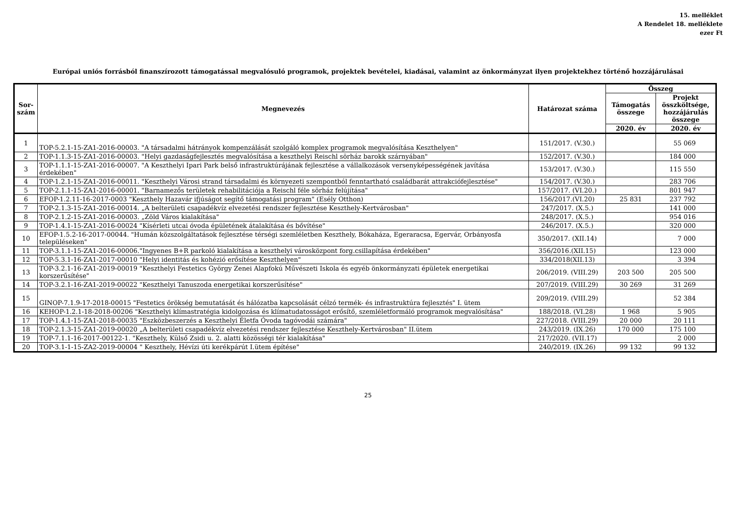15. melléklet
A Rendelet 18. melléklete
ezer Ft
Európai uniós forrásból finanszírozott támogatással megvalósuló programok, projektek bevételei, kiadásai, valamint az önkormányzat ilyen projektekhez történő hozzájárulásai
| Sor-szám | Megnevezés | Határozat száma | Összeg | |
| --- | --- | --- | --- | --- |
| | | | Támogatás összege | Projekt összköltsége, hozzájárulás összege |
| | | | 2020. év | 2020. év |
| 1 | TOP-5.2.1-15-ZA1-2016-00003. "A társadalmi hátrányok kompenzálását szolgáló komplex programok megvalósítása Keszthelyen" | 151/2017. (V.30.) | | 55 069 |
| 2 | TOP-1.1.3-15-ZA1-2016-00003. "Helyi gazdaságfejlesztés megvalósítása a keszthelyi Reischl sörház barokk szárnyában" | 152/2017. (V.30.) | | 184 000 |
| 3 | TOP-1.1.1-15-ZA1-2016-00007. "A Keszthelyi Ipari Park belső infrastruktúrájának fejlesztése a vállalkozások versenyképességének javítása érdekében" | 153/2017. (V.30.) | | 115 550 |
| 4 | TOP-1.2.1-15-ZA1-2016-00011. "Keszthelyi Városi strand társadalmi és környezeti szempontból fenntartható családbarát attrakciófejlesztése" | 154/2017. (V.30.) | | 283 706 |
| 5 | TOP-2.1.1-15-ZA1-2016-00001. "Barnamezős területek rehabilitációja a Reischl féle sörház felújítása" | 157/2017. (VI.20.) | | 801 947 |
| 6 | EFOP-1.2.11-16-2017-0003 "Keszthely Hazavár ifjúságot segítő támogatási program" (Esély Otthon) | 156/2017.(VI.20) | 25 831 | 237 792 |
| 7 | TOP-2.1.3-15-ZA1-2016-00014. „A belterületi csapadékvíz elvezetési rendszer fejlesztése Keszthely-Kertvárosban" | 247/2017. (X.5.) | | 141 000 |
| 8 | TOP-2.1.2-15-ZA1-2016-00003. „Zöld Város kialakítása" | 248/2017. (X.5.) | | 954 016 |
| 9 | TOP-1.4.1-15-ZA1-2016-00024 "Kísérleti utcai óvoda épületének átalakítása és bővítése" | 246/2017. (X.5.) | | 320 000 |
| 10 | EFOP-1.5.2-16-2017-00044. "Humán közszolgáltatások fejlesztése térségi szemléletben Keszthely, Bókaháza, Egeraracsa, Egervár, Orbányosfa településeken" | 350/2017. (XII.14) | | 7 000 |
| 11 | TOP-3.1.1-15-ZA1-2016-00006."Ingyenes B+R parkoló kialakítása a keszthelyi városközpont forg.csillapítása érdekében" | 356/2016.(XII.15) | | 123 000 |
| 12 | TOP-5.3.1-16-ZA1-2017-00010 "Helyi identitás és kohézió erősítése Keszthelyen" | 334/2018(XII.13) | | 3 394 |
| 13 | TOP-3.2.1-16-ZA1-2019-00019 "Keszthelyi Festetics György Zenei Alapfokú Művészeti Iskola és egyéb önkormányzati épületek energetikai korszerűsítése" | 206/2019. (VIII.29) | 203 500 | 205 500 |
| 14 | TOP-3.2.1-16-ZA1-2019-00022 "Keszthelyi Tanuszoda energetikai korszerűsítése" | 207/2019. (VIII.29) | 30 269 | 31 269 |
| 15 | GINOP-7.1.9-17-2018-00015 "Festetics örökség bemutatását és hálózatba kapcsolását célzó termék- és infrastruktúra fejlesztés" I. ütem | 209/2019. (VIII.29) | | 52 384 |
| 16 | KEHOP-1.2.1-18-2018-00206 "Keszthelyi klímastratégia kidolgozása és klímatudatosságot erősítő, szemléletformáló programok megvalósítása" | 188/2018. (VI.28) | 1 968 | 5 905 |
| 17 | TOP-1.4.1-15-ZA1-2018-00035 "Eszközbeszerzés a Keszthelyi Életfa Óvoda tagóvodái számára" | 227/2018. (VIII.29) | 20 000 | 20 111 |
| 18 | TOP-2.1.3-15-ZA1-2019-00020 „A belterületi csapadékvíz elvezetési rendszer fejlesztése Keszthely-Kertvárosban" II.ütem | 243/2019. (IX.26) | 170 000 | 175 100 |
| 19 | TOP-7.1.1-16-2017-00122-1. "Keszthely, Külső Zsidi u. 2. alatti közösségi tér kialakítása" | 217/2020. (VII.17) | | 2 000 |
| 20 | TOP-3.1-1-15-ZA2-2019-00004 " Keszthely, Hévízi úti kerékpárút I.ütem építése" | 240/2019. (IX.26) | 99 132 | 99 132 |
25